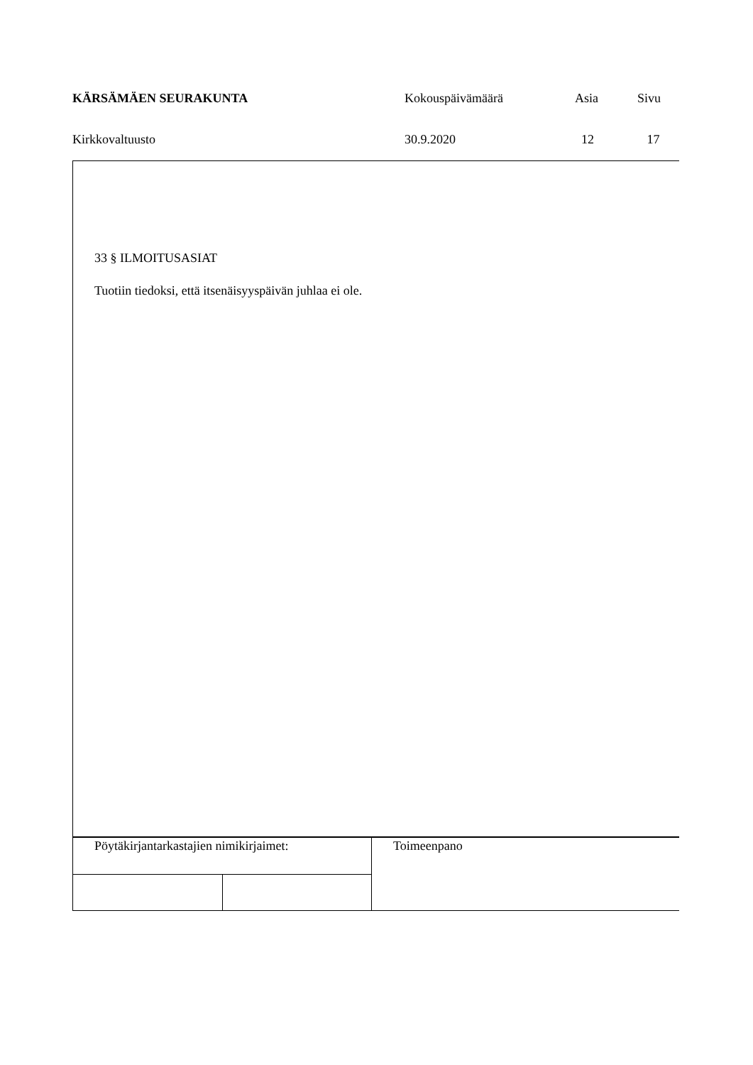| KÄRSÄMÄEN SEURAKUNTA | Kokouspäivämäärä | Asia | Sivu |
| Kirkkovaltuusto | 30.9.2020 | 12 | 17 |
33 § ILMOITUSASIAT
Tuotiin tiedoksi, että itsenäisyyspäivän juhlaa ei ole.
| Pöytäkirjantarkastajien nimikirjaimet: | | Toimeenpano |